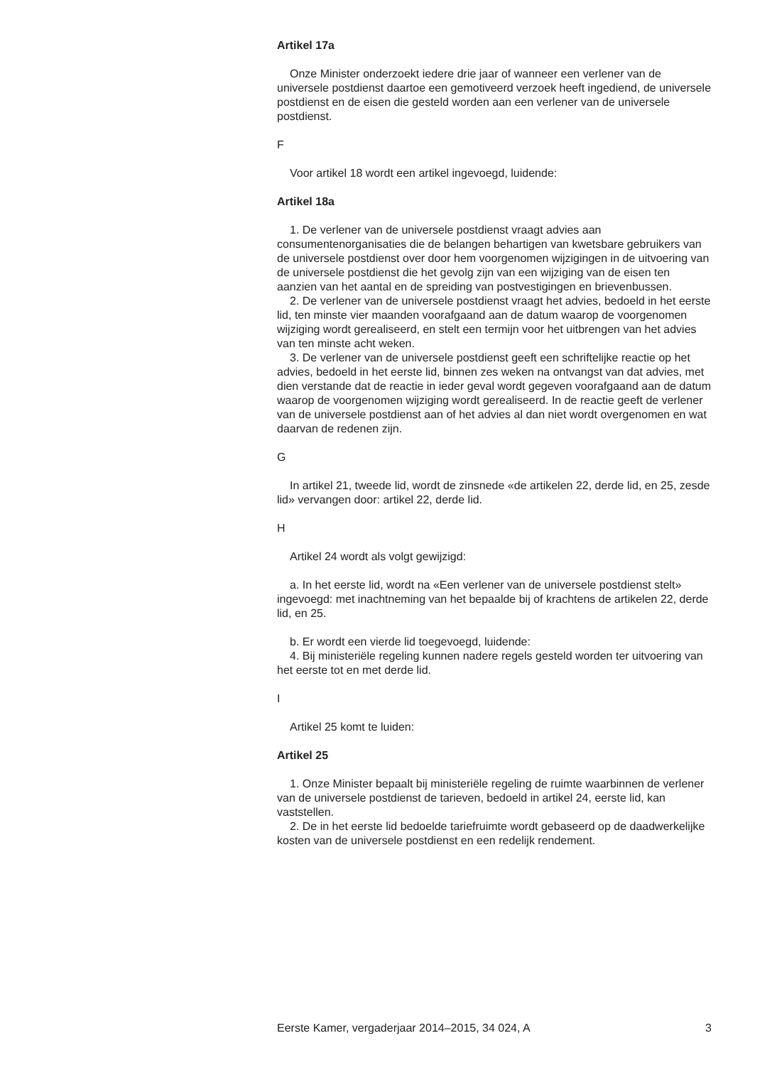Artikel 17a
Onze Minister onderzoekt iedere drie jaar of wanneer een verlener van de universele postdienst daartoe een gemotiveerd verzoek heeft ingediend, de universele postdienst en de eisen die gesteld worden aan een verlener van de universele postdienst.
F
Voor artikel 18 wordt een artikel ingevoegd, luidende:
Artikel 18a
1. De verlener van de universele postdienst vraagt advies aan consumentenorganisaties die de belangen behartigen van kwetsbare gebruikers van de universele postdienst over door hem voorgenomen wijzigingen in de uitvoering van de universele postdienst die het gevolg zijn van een wijziging van de eisen ten aanzien van het aantal en de spreiding van postvestigingen en brievenbussen.
2. De verlener van de universele postdienst vraagt het advies, bedoeld in het eerste lid, ten minste vier maanden voorafgaand aan de datum waarop de voorgenomen wijziging wordt gerealiseerd, en stelt een termijn voor het uitbrengen van het advies van ten minste acht weken.
3. De verlener van de universele postdienst geeft een schriftelijke reactie op het advies, bedoeld in het eerste lid, binnen zes weken na ontvangst van dat advies, met dien verstande dat de reactie in ieder geval wordt gegeven voorafgaand aan de datum waarop de voorgenomen wijziging wordt gerealiseerd. In de reactie geeft de verlener van de universele postdienst aan of het advies al dan niet wordt overgenomen en wat daarvan de redenen zijn.
G
In artikel 21, tweede lid, wordt de zinsnede «de artikelen 22, derde lid, en 25, zesde lid» vervangen door: artikel 22, derde lid.
H
Artikel 24 wordt als volgt gewijzigd:
a. In het eerste lid, wordt na «Een verlener van de universele postdienst stelt» ingevoegd: met inachtneming van het bepaalde bij of krachtens de artikelen 22, derde lid, en 25.
b. Er wordt een vierde lid toegevoegd, luidende:
4. Bij ministeriële regeling kunnen nadere regels gesteld worden ter uitvoering van het eerste tot en met derde lid.
I
Artikel 25 komt te luiden:
Artikel 25
1. Onze Minister bepaalt bij ministeriële regeling de ruimte waarbinnen de verlener van de universele postdienst de tarieven, bedoeld in artikel 24, eerste lid, kan vaststellen.
2. De in het eerste lid bedoelde tariefruimte wordt gebaseerd op de daadwerkelijke kosten van de universele postdienst en een redelijk rendement.
Eerste Kamer, vergaderjaar 2014–2015, 34 024, A 3